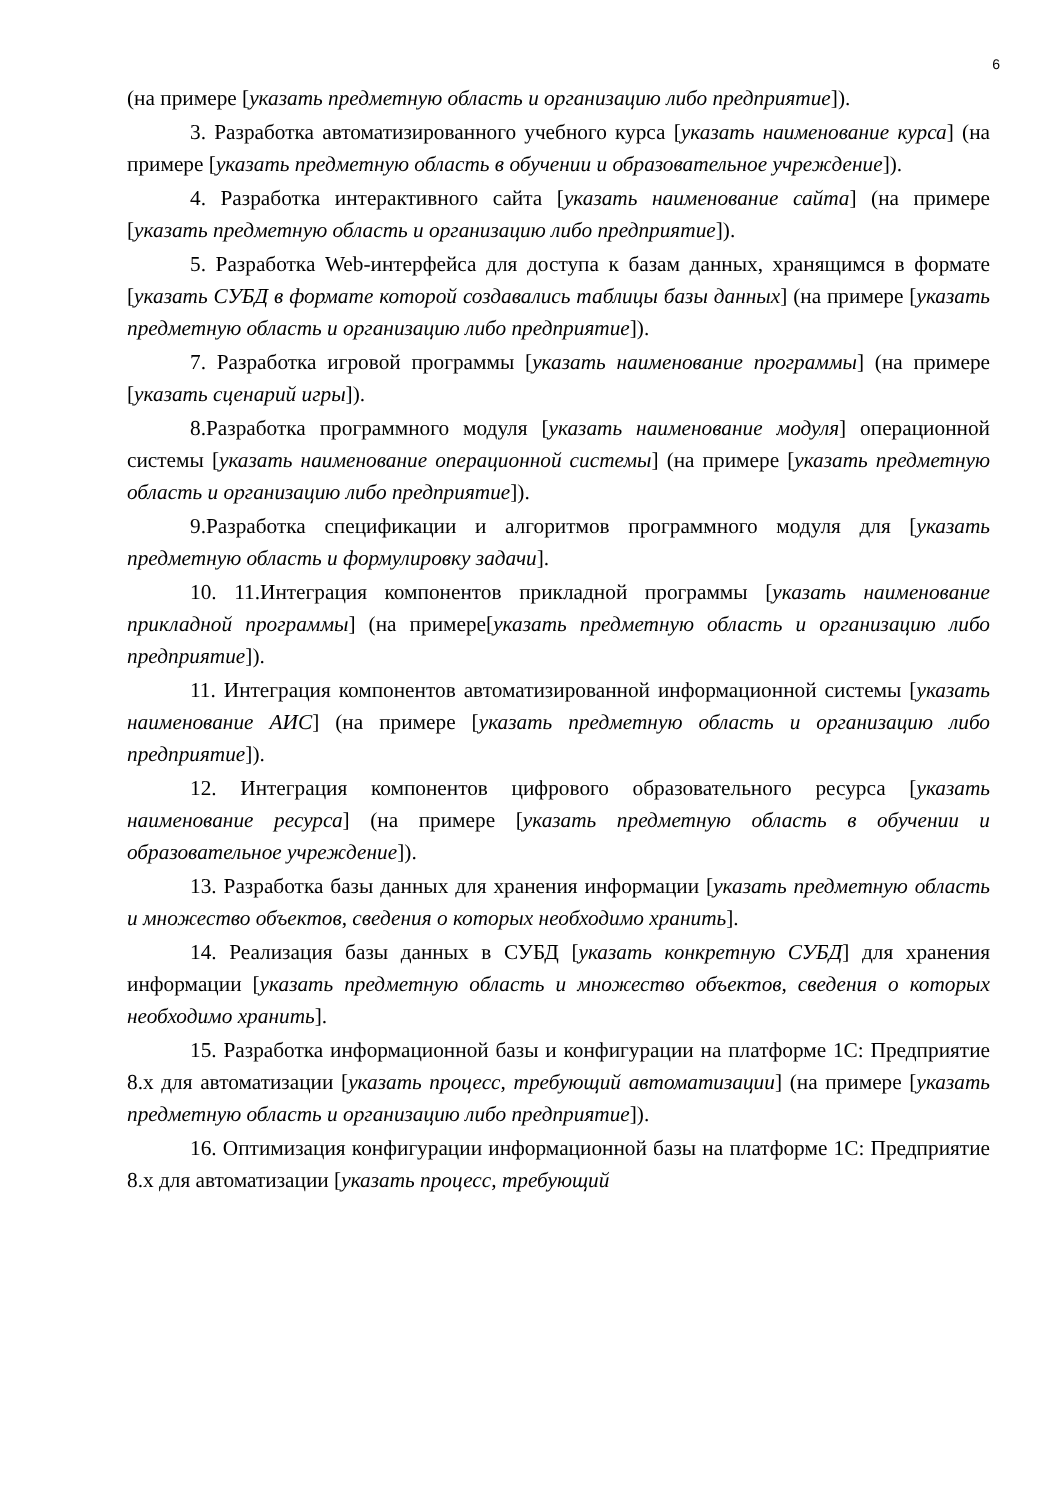6
(на примере [указать предметную область и организацию либо предприятие]).
3. Разработка автоматизированного учебного курса [указать наименование курса] (на примере [указать предметную область в обучении и образовательное учреждение]).
4. Разработка интерактивного сайта [указать наименование сайта] (на примере [указать предметную область и организацию либо предприятие]).
5. Разработка Web-интерфейса для доступа к базам данных, хранящимся в формате [указать СУБД в формате которой создавались таблицы базы данных] (на примере [указать предметную область и организацию либо предприятие]).
7. Разработка игровой программы [указать наименование программы] (на примере [указать сценарий игры]).
8.Разработка программного модуля [указать наименование модуля] операционной системы [указать наименование операционной системы] (на примере [указать предметную область и организацию либо предприятие]).
9.Разработка спецификации и алгоритмов программного модуля для [указать предметную область и формулировку задачи].
10. 11.Интеграция компонентов прикладной программы [указать наименование прикладной программы] (на примере[указать предметную область и организацию либо предприятие]).
11. Интеграция компонентов автоматизированной информационной системы [указать наименование АИС] (на примере [указать предметную область и организацию либо предприятие]).
12. Интеграция компонентов цифрового образовательного ресурса [указать наименование ресурса] (на примере [указать предметную область в обучении и образовательное учреждение]).
13. Разработка базы данных для хранения информации [указать предметную область и множество объектов, сведения о которых необходимо хранить].
14. Реализация базы данных в СУБД [указать конкретную СУБД] для хранения информации [указать предметную область и множество объектов, сведения о которых необходимо хранить].
15. Разработка информационной базы и конфигурации на платформе 1С: Предприятие 8.х для автоматизации [указать процесс, требующий автоматизации] (на примере [указать предметную область и организацию либо предприятие]).
16. Оптимизация конфигурации информационной базы на платформе 1С: Предприятие 8.х для автоматизации [указать процесс, требующий